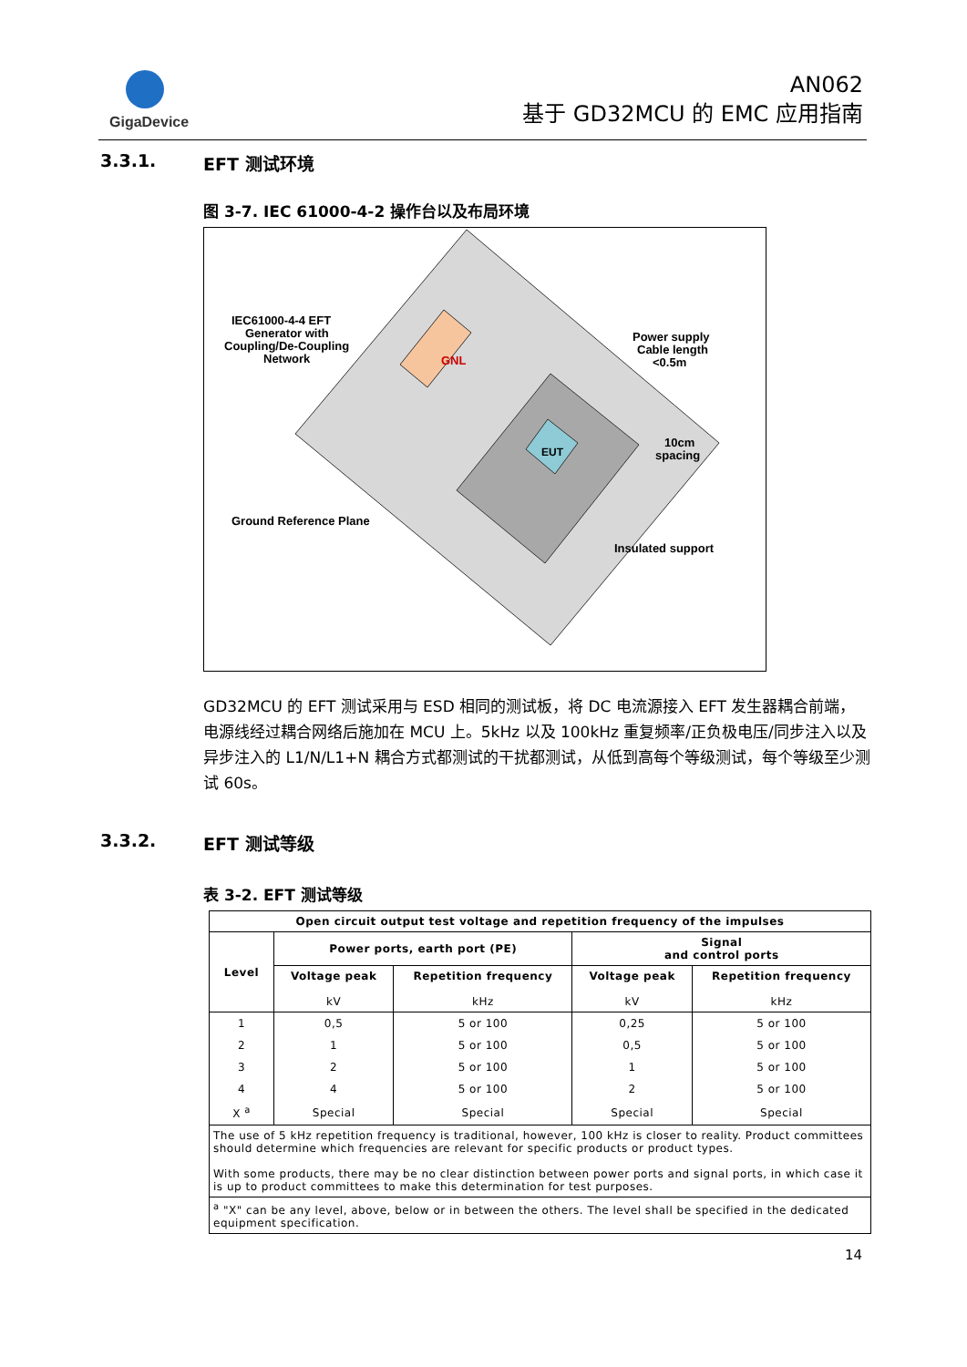GigaDevice
AN062
基于 GD32MCU 的 EMC 应用指南
3.3.1. EFT 测试环境
图 3-7. IEC 61000-4-2 操作台以及布局环境
IEC61000-4-4 EFT
Generator with
Coupling/De-Coupling
Network
Power supply
Cable length
<0.5m
10cm
spacing
Ground Reference Plane
Insulated support
EUT
GNL
GD32MCU 的 EFT 测试采用与 ESD 相同的测试板，将 DC 电流源接入 EFT 发生器耦合前端，电源线经过耦合网络后施加在 MCU 上。5kHz 以及 100kHz 重复频率/正负极电压/同步注入以及异步注入的 L1/N/L1+N 耦合方式都测试的干扰都测试，从低到高每个等级测试，每个等级至少测试 60s。
3.3.2. EFT 测试等级
表 3-2. EFT 测试等级
| Open circuit output test voltage and repetition frequency of the impulses | | | | |
| --- | --- | --- | --- | --- |
| Level | Power ports, earth port (PE) | | Signal and control ports | |
| | Voltage peak kV | Repetition frequency kHz | Voltage peak kV | Repetition frequency kHz |
| 1 | 0,5 | 5 or 100 | 0,25 | 5 or 100 |
| 2 | 1 | 5 or 100 | 0,5 | 5 or 100 |
| 3 | 2 | 5 or 100 | 1 | 5 or 100 |
| 4 | 4 | 5 or 100 | 2 | 5 or 100 |
| X <sup>a</sup> | Special | Special | Special | Special |
| The use of 5 kHz repetition frequency is traditional, however, 100 kHz is closer to reality. Product committees should determine which frequencies are relevant for specific products or product types. With some products, there may be no clear distinction between power ports and signal ports, in which case it is up to product committees to make this determination for test purposes. | | | | |
| <sup>a</sup> "X" can be any level, above, below or in between the others. The level shall be specified in the dedicated equipment specification. | | | | |
14